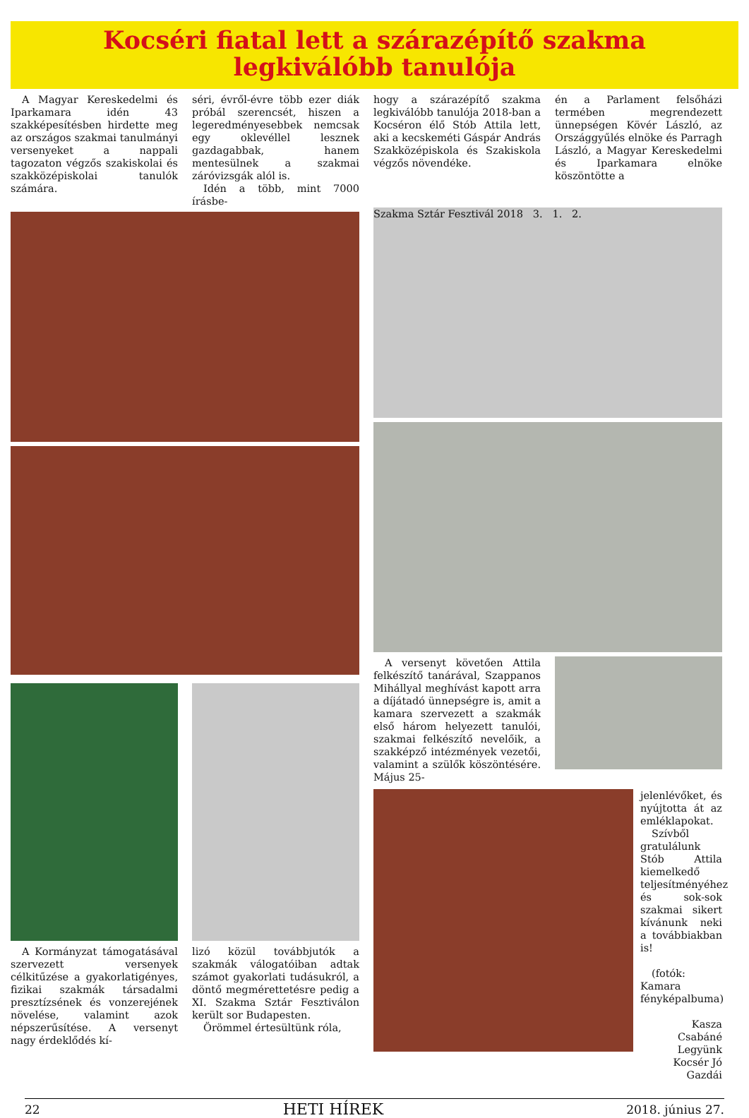Kocséri fiatal lett a szárazépítő szakma
legkiválóbb tanulója
A Magyar Kereskedelmi és Iparkamara idén 43 szakképesítésben hirdette meg az országos szakmai tanulmányi versenyeket a nappali tagozaton végzős szakiskolai és szakközépiskolai tanulók számára.
séri, évről-évre több ezer diák próbál szerencsét, hiszen a legeredményesebbek nemcsak egy oklevéllel lesznek gazdagabbak, hanem mentesülnek a szakmai záróvizsgák alól is.
Idén a több, mint 7000 írásbe-
hogy a szárazépítő szakma legkiválóbb tanulója 2018-ban a Kocséron élő Stób Attila lett, aki a kecskeméti Gáspár András Szakközépiskola és Szakiskola végzős növendéke.
én a Parlament felsőházi termében megrendezett ünnepségen Kövér László, az Országgyűlés elnöke és Parragh László, a Magyar Kereskedelmi és Iparkamara elnöke köszöntötte a
A Kormányzat támogatásával szervezett versenyek célkitűzése a gyakorlatigényes, fizikai szakmák társadalmi presztízsének és vonzerejének növelése, valamint azok népszerűsítése. A versenyt nagy érdeklődés kí-
lizó közül továbbjutók a szakmák válogatóiban adtak számot gyakorlati tudásukról, a döntő megmérettetésre pedig a XI. Szakma Sztár Fesztiválon került sor Budapesten.
Örömmel értesültünk róla,
Szakma Sztár Fesztivál 2018 3. 1. 2.
A versenyt követően Attila felkészítő tanárával, Szappanos Mihállyal meghívást kapott arra a díjátadó ünnepségre is, amit a kamara szervezett a szakmák első három helyezett tanulói, szakmai felkészítő nevelőik, a szakképző intézmények vezetői, valamint a szülők köszöntésére. Május 25-
jelenlévőket, és nyújtotta át az emléklapokat.
Szívből gratulálunk Stób Attila kiemelkedő teljesítményéhez és sok-sok szakmai sikert kívánunk neki a továbbiakban is!
(fotók: Kamara fényképalbuma)
Kasza Csabáné
Legyünk Kocsér Jó Gazdái
22 HETI HÍREK 2018. június 27.